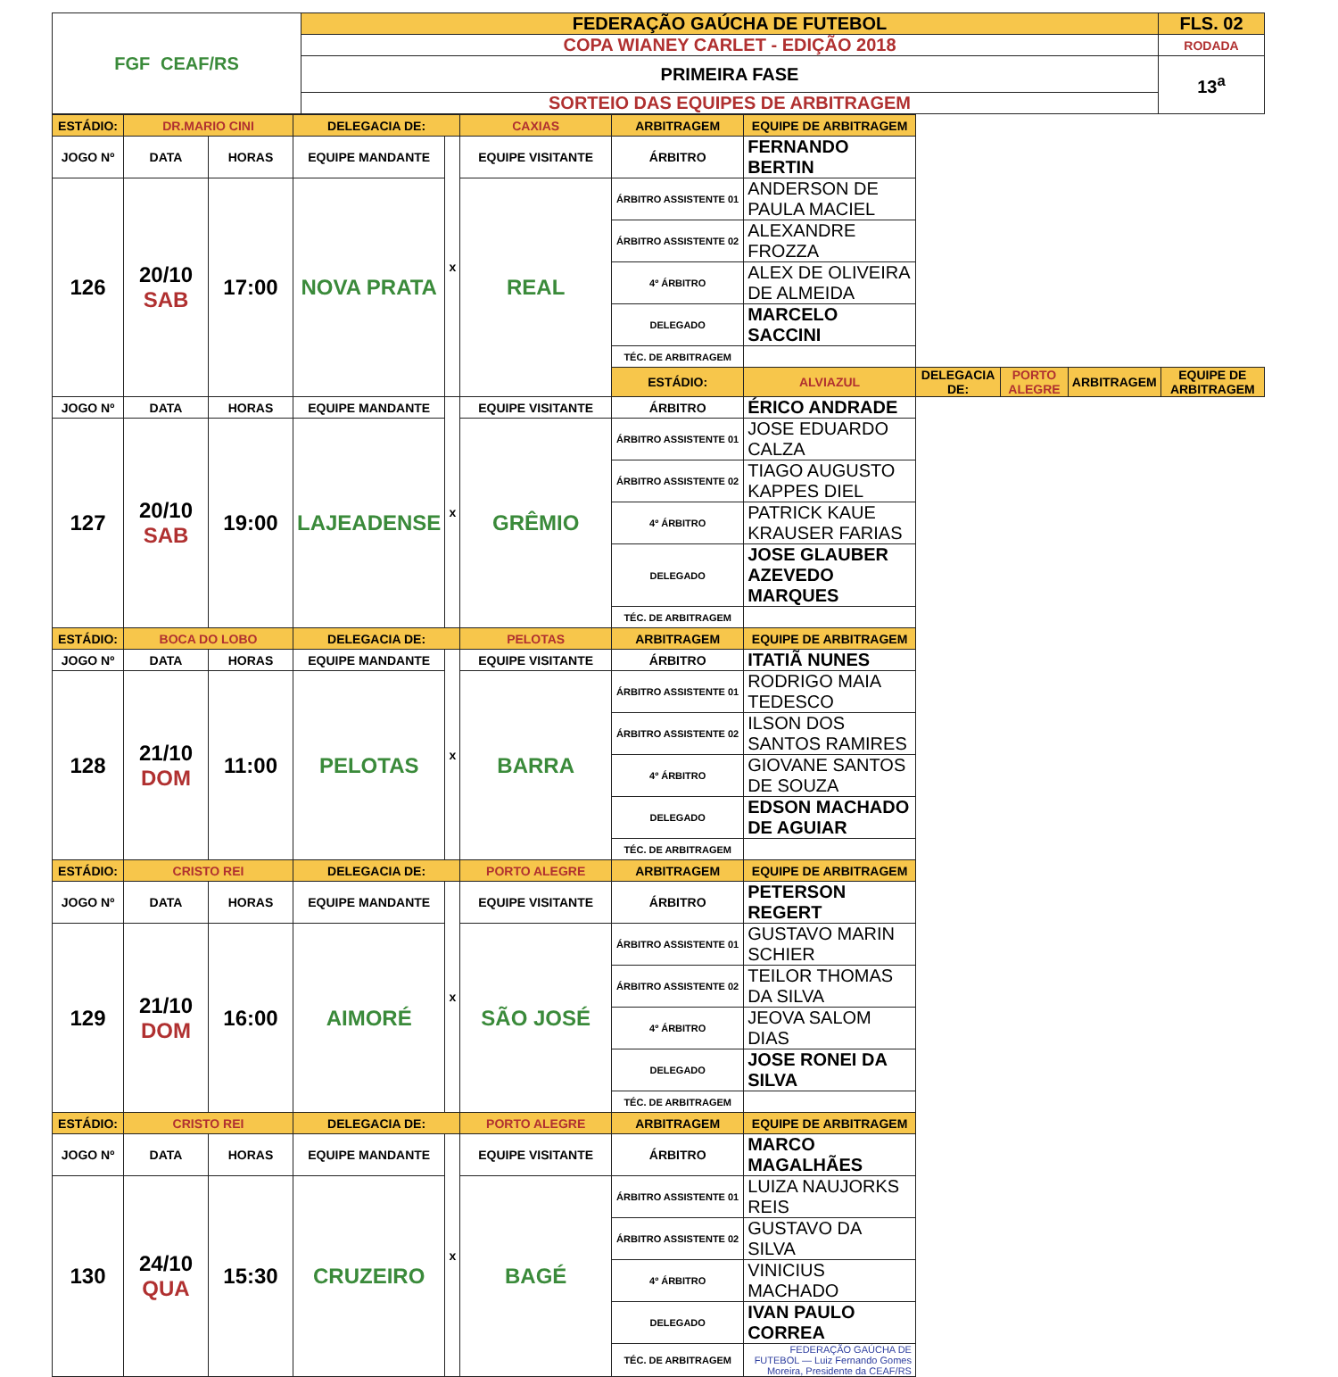| FGF CEAF/RS | FEDERAÇÃO GAÚCHA DE FUTEBOL | FLS. 02 |
| | COPA WIANEY CARLET - EDIÇÃO 2018 | RODADA |
| | PRIMEIRA FASE | 13<sup>a</sup> |
| | SORTEIO DAS EQUIPES DE ARBITRAGEM | |
| ESTÁDIO: | DR.MARIO CINI | | DELEGACIA DE: | | CAXIAS | ARBITRAGEM | EQUIPE DE ARBITRAGEM | | | | |
| JOGO Nº | DATA | HORAS | EQUIPE MANDANTE | x | EQUIPE VISITANTE | ÁRBITRO | FERNANDO BERTIN | | | | |
| 126 | 20/10 SAB | 17:00 | NOVA PRATA | | REAL | ÁRBITRO ASSISTENTE 01 | ANDERSON DE PAULA MACIEL | | | | |
| | | | | | | ÁRBITRO ASSISTENTE 02 | ALEXANDRE FROZZA | | | | |
| | | | | | | 4º ÁRBITRO | ALEX DE OLIVEIRA DE ALMEIDA | | | | |
| | | | | | | DELEGADO | MARCELO SACCINI | | | | |
| | | | | | | TÉC. DE ARBITRAGEM | | | | | |
| | | | | | | ESTÁDIO: | ALVIAZUL | DELEGACIA DE: | PORTO ALEGRE | ARBITRAGEM | EQUIPE DE ARBITRAGEM |
| JOGO Nº | DATA | HORAS | EQUIPE MANDANTE | x | EQUIPE VISITANTE | ÁRBITRO | ÉRICO ANDRADE | | | | |
| 127 | 20/10 SAB | 19:00 | LAJEADENSE | | GRÊMIO | ÁRBITRO ASSISTENTE 01 | JOSE EDUARDO CALZA | | | | |
| | | | | | | ÁRBITRO ASSISTENTE 02 | TIAGO AUGUSTO KAPPES DIEL | | | | |
| | | | | | | 4º ÁRBITRO | PATRICK KAUE KRAUSER FARIAS | | | | |
| | | | | | | DELEGADO | JOSE GLAUBER AZEVEDO MARQUES | | | | |
| | | | | | | TÉC. DE ARBITRAGEM | | | | | |
| ESTÁDIO: | BOCA DO LOBO | | DELEGACIA DE: | | PELOTAS | ARBITRAGEM | EQUIPE DE ARBITRAGEM | | | | |
| JOGO Nº | DATA | HORAS | EQUIPE MANDANTE | x | EQUIPE VISITANTE | ÁRBITRO | ITATIÃ NUNES | | | | |
| 128 | 21/10 DOM | 11:00 | PELOTAS | | BARRA | ÁRBITRO ASSISTENTE 01 | RODRIGO MAIA TEDESCO | | | | |
| | | | | | | ÁRBITRO ASSISTENTE 02 | ILSON DOS SANTOS RAMIRES | | | | |
| | | | | | | 4º ÁRBITRO | GIOVANE SANTOS DE SOUZA | | | | |
| | | | | | | DELEGADO | EDSON MACHADO DE AGUIAR | | | | |
| | | | | | | TÉC. DE ARBITRAGEM | | | | | |
| ESTÁDIO: | CRISTO REI | | DELEGACIA DE: | | PORTO ALEGRE | ARBITRAGEM | EQUIPE DE ARBITRAGEM | | | | |
| JOGO Nº | DATA | HORAS | EQUIPE MANDANTE | x | EQUIPE VISITANTE | ÁRBITRO | PETERSON REGERT | | | | |
| 129 | 21/10 DOM | 16:00 | AIMORÉ | | SÃO JOSÉ | ÁRBITRO ASSISTENTE 01 | GUSTAVO MARIN SCHIER | | | | |
| | | | | | | ÁRBITRO ASSISTENTE 02 | TEILOR THOMAS DA SILVA | | | | |
| | | | | | | 4º ÁRBITRO | JEOVA SALOM DIAS | | | | |
| | | | | | | DELEGADO | JOSE RONEI DA SILVA | | | | |
| | | | | | | TÉC. DE ARBITRAGEM | | | | | |
| ESTÁDIO: | CRISTO REI | | DELEGACIA DE: | | PORTO ALEGRE | ARBITRAGEM | EQUIPE DE ARBITRAGEM | | | | |
| JOGO Nº | DATA | HORAS | EQUIPE MANDANTE | x | EQUIPE VISITANTE | ÁRBITRO | MARCO MAGALHÃES | | | | |
| 130 | 24/10 QUA | 15:30 | CRUZEIRO | | BAGÉ | ÁRBITRO ASSISTENTE 01 | LUIZA NAUJORKS REIS | | | | |
| | | | | | | ÁRBITRO ASSISTENTE 02 | GUSTAVO DA SILVA | | | | |
| | | | | | | 4º ÁRBITRO | VINICIUS MACHADO | | | | |
| | | | | | | DELEGADO | IVAN PAULO CORREA | | | | |
| | | | | | | TÉC. DE ARBITRAGEM | FEDERAÇÃO GAÚCHA DE FUTEBOL — Luiz Fernando Gomes Moreira, Presidente da CEAF/RS | | | | |